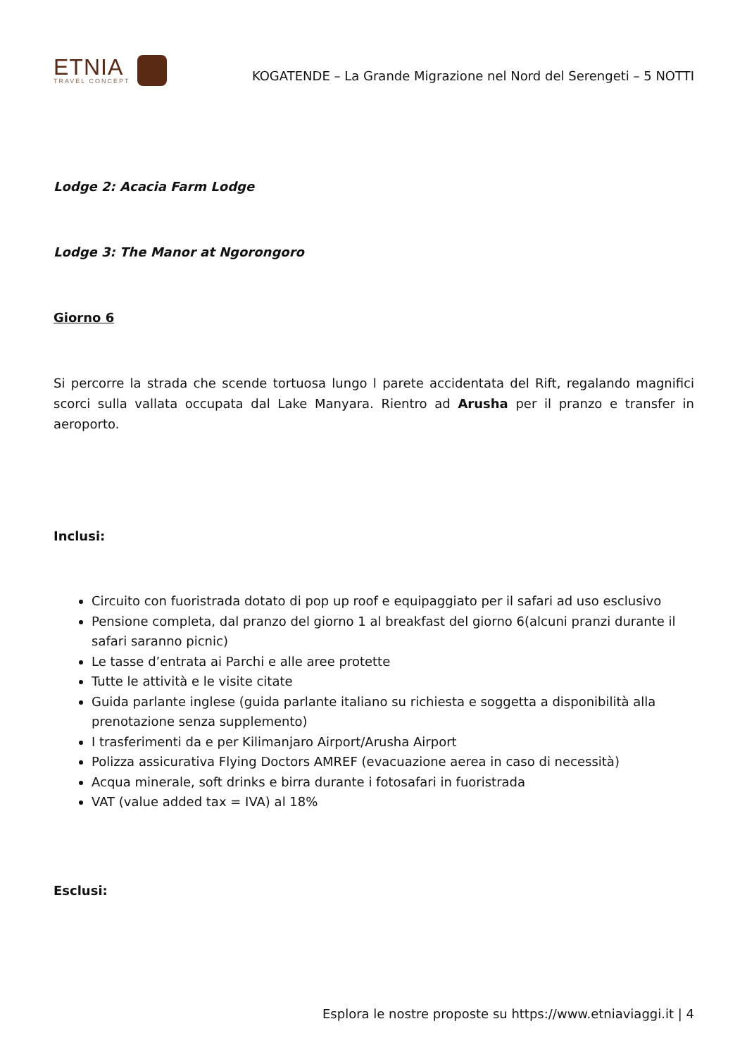ETNIA
TRAVEL CONCEPT
KOGATENDE – La Grande Migrazione nel Nord del Serengeti – 5 NOTTI
Lodge 2: Acacia Farm Lodge
Lodge 3: The Manor at Ngorongoro
Giorno 6
Si percorre la strada che scende tortuosa lungo l parete accidentata del Rift, regalando magnifici scorci sulla vallata occupata dal Lake Manyara. Rientro ad Arusha per il pranzo e transfer in aeroporto.
Inclusi:
Circuito con fuoristrada dotato di pop up roof e equipaggiato per il safari ad uso esclusivo
Pensione completa, dal pranzo del giorno 1 al breakfast del giorno 6(alcuni pranzi durante il safari saranno picnic)
Le tasse d’entrata ai Parchi e alle aree protette
Tutte le attività e le visite citate
Guida parlante inglese (guida parlante italiano su richiesta e soggetta a disponibilità alla prenotazione senza supplemento)
I trasferimenti da e per Kilimanjaro Airport/Arusha Airport
Polizza assicurativa Flying Doctors AMREF (evacuazione aerea in caso di necessità)
Acqua minerale, soft drinks e birra durante i fotosafari in fuoristrada
VAT (value added tax = IVA) al 18%
Esclusi:
Esplora le nostre proposte su https://www.etniaviaggi.it | 4